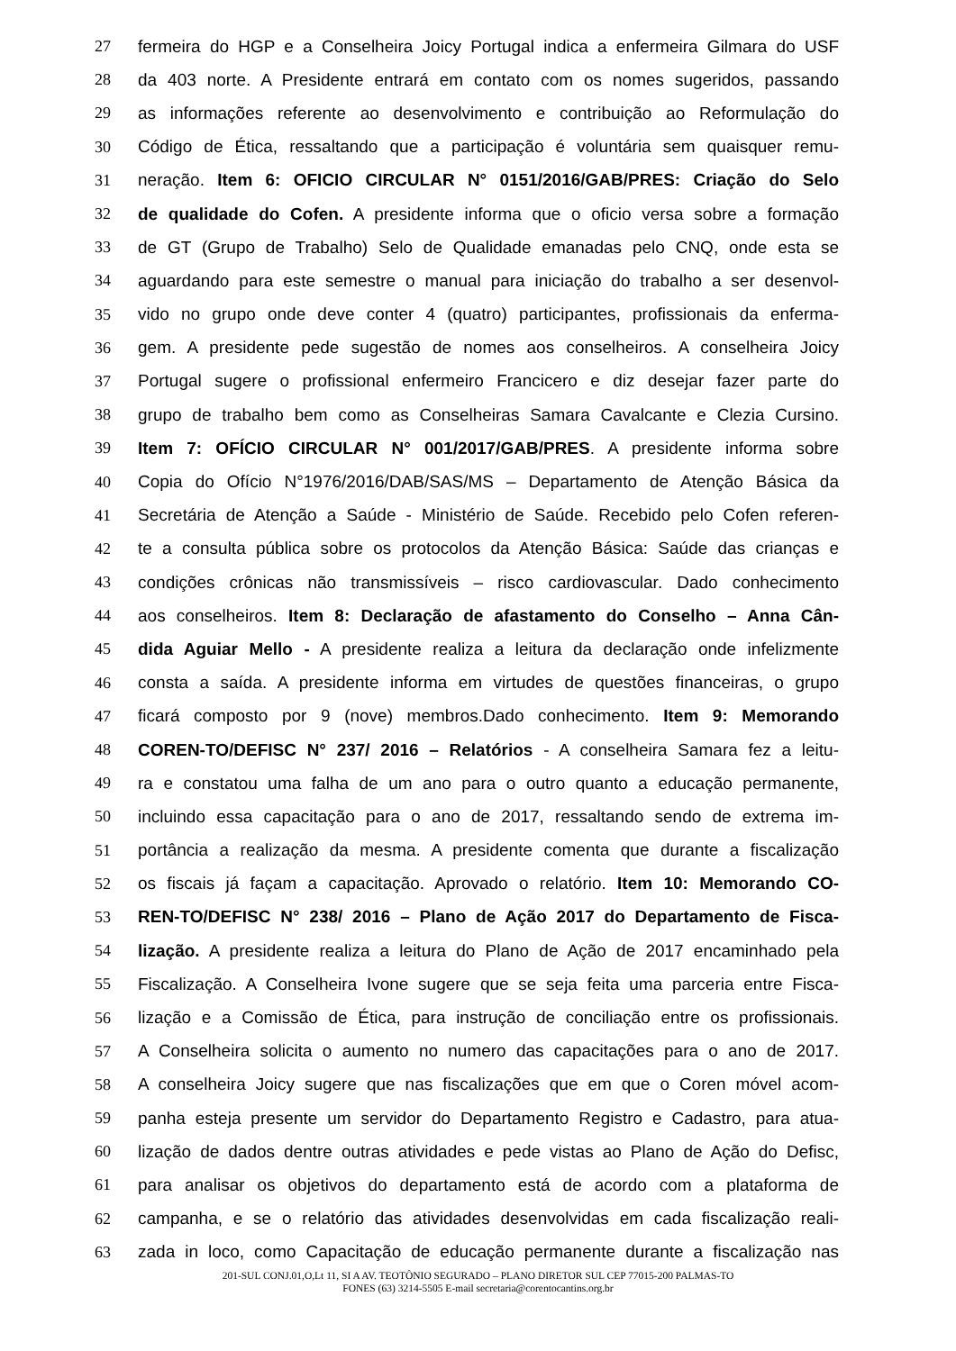27 fermeira do HGP e a Conselheira Joicy Portugal indica a enfermeira Gilmara do USF
28 da 403 norte. A Presidente entrará em contato com os nomes sugeridos, passando
29 as informações referente ao desenvolvimento e contribuição ao Reformulação do
30 Código de Ética, ressaltando que a participação é voluntária sem quaisquer remu-
31 neração. Item 6: OFICIO CIRCULAR N° 0151/2016/GAB/PRES: Criação do Selo
32 de qualidade do Cofen. A presidente informa que o oficio versa sobre a formação
33 de GT (Grupo de Trabalho) Selo de Qualidade emanadas pelo CNQ, onde esta se
34 aguardando para este semestre o manual para iniciação do trabalho a ser desenvol-
35 vido no grupo onde deve conter 4 (quatro) participantes, profissionais da enferma-
36 gem. A presidente pede sugestão de nomes aos conselheiros. A conselheira Joicy
37 Portugal sugere o profissional enfermeiro Francicero e diz desejar fazer parte do
38 grupo de trabalho bem como as Conselheiras Samara Cavalcante e Clezia Cursino.
39 Item 7: OFÍCIO CIRCULAR N° 001/2017/GAB/PRES. A presidente informa sobre
40 Copia do Ofício N°1976/2016/DAB/SAS/MS – Departamento de Atenção Básica da
41 Secretária de Atenção a Saúde - Ministério de Saúde. Recebido pelo Cofen referen-
42 te a consulta pública sobre os protocolos da Atenção Básica: Saúde das crianças e
43 condições crônicas não transmissíveis – risco cardiovascular. Dado conhecimento
44 aos conselheiros. Item 8: Declaração de afastamento do Conselho – Anna Cân-
45 dida Aguiar Mello - A presidente realiza a leitura da declaração onde infelizmente
46 consta a saída. A presidente informa em virtudes de questões financeiras, o grupo
47 ficará composto por 9 (nove) membros.Dado conhecimento. Item 9: Memorando
48 COREN-TO/DEFISC N° 237/ 2016 – Relatórios - A conselheira Samara fez a leitu-
49 ra e constatou uma falha de um ano para o outro quanto a educação permanente,
50 incluindo essa capacitação para o ano de 2017, ressaltando sendo de extrema im-
51 portância a realização da mesma. A presidente comenta que durante a fiscalização
52 os fiscais já façam a capacitação. Aprovado o relatório. Item 10: Memorando CO-
53 REN-TO/DEFISC N° 238/ 2016 – Plano de Ação 2017 do Departamento de Fisca-
54 lização. A presidente realiza a leitura do Plano de Ação de 2017 encaminhado pela
55 Fiscalização. A Conselheira Ivone sugere que se seja feita uma parceria entre Fisca-
56 lização e a Comissão de Ética, para instrução de conciliação entre os profissionais.
57 A Conselheira solicita o aumento no numero das capacitações para o ano de 2017.
58 A conselheira Joicy sugere que nas fiscalizações que em que o Coren móvel acom-
59 panha esteja presente um servidor do Departamento Registro e Cadastro, para atua-
60 lização de dados dentre outras atividades e pede vistas ao Plano de Ação do Defisc,
61 para analisar os objetivos do departamento está de acordo com a plataforma de
62 campanha, e se o relatório das atividades desenvolvidas em cada fiscalização reali-
63 zada in loco, como Capacitação de educação permanente durante a fiscalização nas
201-SUL CONJ.01,O,Lt 11, SI A AV. TEOTÔNIO SEGURADO – PLANO DIRETOR SUL CEP 77015-200 PALMAS-TO
FONES (63) 3214-5505 E-mail secretaria@corentocantins.org.br